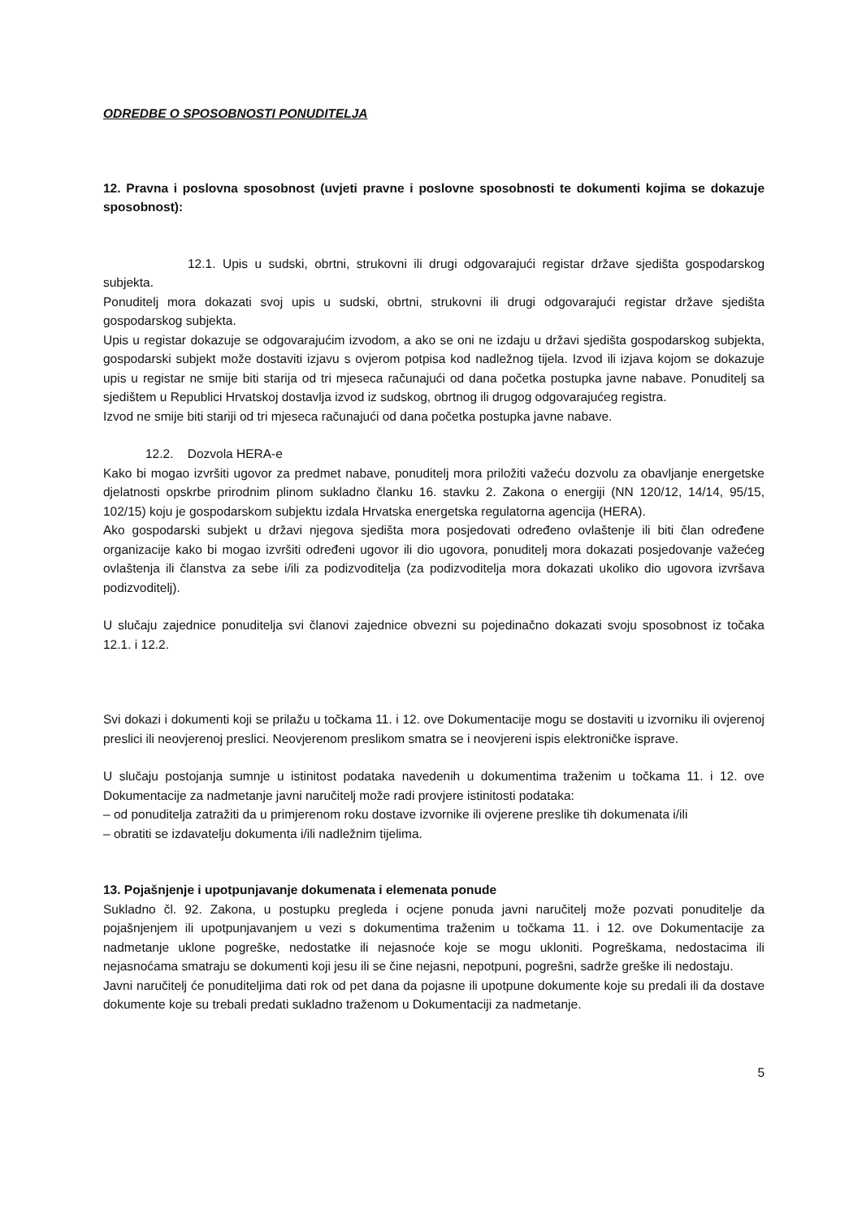ODREDBE O SPOSOBNOSTI PONUDITELJA
12. Pravna i poslovna sposobnost (uvjeti pravne i poslovne sposobnosti te dokumenti kojima se dokazuje sposobnost):
12.1. Upis u sudski, obrtni, strukovni ili drugi odgovarajući registar države sjedišta gospodarskog subjekta.
Ponuditelj mora dokazati svoj upis u sudski, obrtni, strukovni ili drugi odgovarajući registar države sjedišta gospodarskog subjekta.
Upis u registar dokazuje se odgovarajućim izvodom, a ako se oni ne izdaju u državi sjedišta gospodarskog subjekta, gospodarski subjekt može dostaviti izjavu s ovjerom potpisa kod nadležnog tijela. Izvod ili izjava kojom se dokazuje upis u registar ne smije biti starija od tri mjeseca računajući od dana početka postupka javne nabave. Ponuditelj sa sjedištem u Republici Hrvatskoj dostavlja izvod iz sudskog, obrtnog ili drugog odgovarajućeg registra.
Izvod ne smije biti stariji od tri mjeseca računajući od dana početka postupka javne nabave.
12.2. Dozvola HERA-e
Kako bi mogao izvršiti ugovor za predmet nabave, ponuditelj mora priložiti važeću dozvolu za obavljanje energetske djelatnosti opskrbe prirodnim plinom sukladno članku 16. stavku 2. Zakona o energiji (NN 120/12, 14/14, 95/15, 102/15) koju je gospodarskom subjektu izdala Hrvatska energetska regulatorna agencija (HERA).
Ako gospodarski subjekt u državi njegova sjedišta mora posjedovati određeno ovlaštenje ili biti član određene organizacije kako bi mogao izvršiti određeni ugovor ili dio ugovora, ponuditelj mora dokazati posjedovanje važećeg ovlaštenja ili članstva za sebe i/ili za podizvoditelja (za podizvoditelja mora dokazati ukoliko dio ugovora izvršava podizvoditelj).
U slučaju zajednice ponuditelja svi članovi zajednice obvezni su pojedinačno dokazati svoju sposobnost iz točaka 12.1. i 12.2.
Svi dokazi i dokumenti koji se prilažu u točkama 11. i 12. ove Dokumentacije mogu se dostaviti u izvorniku ili ovjerenoj preslici ili neovjerenoj preslici. Neovjerenom preslikom smatra se i neovjereni ispis elektroničke isprave.
U slučaju postojanja sumnje u istinitost podataka navedenih u dokumentima traženim u točkama 11. i 12. ove Dokumentacije za nadmetanje javni naručitelj može radi provjere istinitosti podataka:
– od ponuditelja zatražiti da u primjerenom roku dostave izvornike ili ovjerene preslike tih dokumenata i/ili
– obratiti se izdavatelju dokumenta i/ili nadležnim tijelima.
13. Pojašnjenje i upotpunjavanje dokumenata i elemenata ponude
Sukladno čl. 92. Zakona, u postupku pregleda i ocjene ponuda javni naručitelj može pozvati ponuditelje da pojašnjenjem ili upotpunjavanjem u vezi s dokumentima traženim u točkama 11. i 12. ove Dokumentacije za nadmetanje uklone pogreške, nedostatke ili nejasnoće koje se mogu ukloniti. Pogreškama, nedostacima ili nejasnoćama smatraju se dokumenti koji jesu ili se čine nejasni, nepotpuni, pogrešni, sadrže greške ili nedostaju.
Javni naručitelj će ponuditeljima dati rok od pet dana da pojasne ili upotpune dokumente koje su predali ili da dostave dokumente koje su trebali predati sukladno traženom u Dokumentaciji za nadmetanje.
5